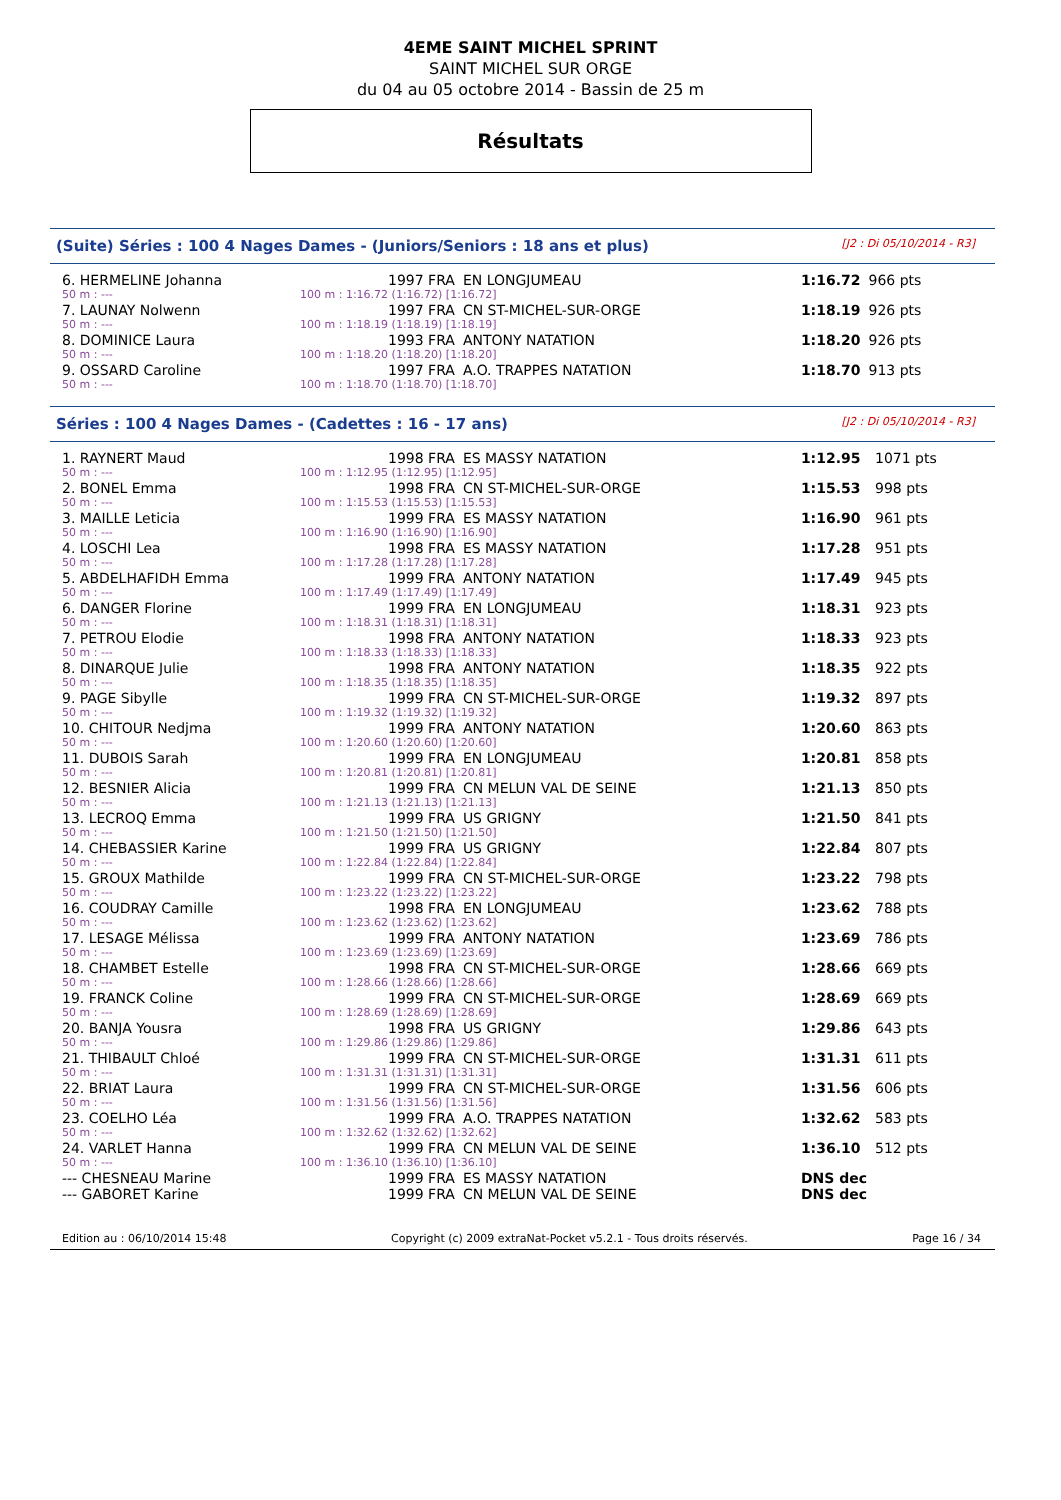4EME SAINT MICHEL SPRINT
SAINT MICHEL SUR ORGE
du 04 au 05 octobre 2014 - Bassin de 25 m
Résultats
(Suite) Séries : 100 4 Nages Dames - (Juniors/Seniors : 18 ans et plus) [J2 : Di 05/10/2014 - R3]
| 6. HERMELINE Johanna | | 1997 FRA | EN LONGJUMEAU | 1:16.72 | 966 pts |
| 50 m : --- | 100 m : 1:16.72 (1:16.72) [1:16.72] | | | | |
| 7. LAUNAY Nolwenn | | 1997 FRA | CN ST-MICHEL-SUR-ORGE | 1:18.19 | 926 pts |
| 50 m : --- | 100 m : 1:18.19 (1:18.19) [1:18.19] | | | | |
| 8. DOMINICE Laura | | 1993 FRA | ANTONY NATATION | 1:18.20 | 926 pts |
| 50 m : --- | 100 m : 1:18.20 (1:18.20) [1:18.20] | | | | |
| 9. OSSARD Caroline | | 1997 FRA | A.O. TRAPPES NATATION | 1:18.70 | 913 pts |
| 50 m : --- | 100 m : 1:18.70 (1:18.70) [1:18.70] | | | | |
Séries : 100 4 Nages Dames - (Cadettes : 16 - 17 ans) [J2 : Di 05/10/2014 - R3]
| 1. RAYNERT Maud | | 1998 FRA | ES MASSY NATATION | 1:12.95 | 1071 pts |
| 50 m : --- | 100 m : 1:12.95 (1:12.95) [1:12.95] | | | | |
| 2. BONEL Emma | | 1998 FRA | CN ST-MICHEL-SUR-ORGE | 1:15.53 | 998 pts |
| 50 m : --- | 100 m : 1:15.53 (1:15.53) [1:15.53] | | | | |
| 3. MAILLE Leticia | | 1999 FRA | ES MASSY NATATION | 1:16.90 | 961 pts |
| 50 m : --- | 100 m : 1:16.90 (1:16.90) [1:16.90] | | | | |
| 4. LOSCHI Lea | | 1998 FRA | ES MASSY NATATION | 1:17.28 | 951 pts |
| 50 m : --- | 100 m : 1:17.28 (1:17.28) [1:17.28] | | | | |
| 5. ABDELHAFIDH Emma | | 1999 FRA | ANTONY NATATION | 1:17.49 | 945 pts |
| 50 m : --- | 100 m : 1:17.49 (1:17.49) [1:17.49] | | | | |
| 6. DANGER Florine | | 1999 FRA | EN LONGJUMEAU | 1:18.31 | 923 pts |
| 50 m : --- | 100 m : 1:18.31 (1:18.31) [1:18.31] | | | | |
| 7. PETROU Elodie | | 1998 FRA | ANTONY NATATION | 1:18.33 | 923 pts |
| 50 m : --- | 100 m : 1:18.33 (1:18.33) [1:18.33] | | | | |
| 8. DINARQUE Julie | | 1998 FRA | ANTONY NATATION | 1:18.35 | 922 pts |
| 50 m : --- | 100 m : 1:18.35 (1:18.35) [1:18.35] | | | | |
| 9. PAGE Sibylle | | 1999 FRA | CN ST-MICHEL-SUR-ORGE | 1:19.32 | 897 pts |
| 50 m : --- | 100 m : 1:19.32 (1:19.32) [1:19.32] | | | | |
| 10. CHITOUR Nedjma | | 1999 FRA | ANTONY NATATION | 1:20.60 | 863 pts |
| 50 m : --- | 100 m : 1:20.60 (1:20.60) [1:20.60] | | | | |
| 11. DUBOIS Sarah | | 1999 FRA | EN LONGJUMEAU | 1:20.81 | 858 pts |
| 50 m : --- | 100 m : 1:20.81 (1:20.81) [1:20.81] | | | | |
| 12. BESNIER Alicia | | 1999 FRA | CN MELUN VAL DE SEINE | 1:21.13 | 850 pts |
| 50 m : --- | 100 m : 1:21.13 (1:21.13) [1:21.13] | | | | |
| 13. LECROQ Emma | | 1999 FRA | US GRIGNY | 1:21.50 | 841 pts |
| 50 m : --- | 100 m : 1:21.50 (1:21.50) [1:21.50] | | | | |
| 14. CHEBASSIER Karine | | 1999 FRA | US GRIGNY | 1:22.84 | 807 pts |
| 50 m : --- | 100 m : 1:22.84 (1:22.84) [1:22.84] | | | | |
| 15. GROUX Mathilde | | 1999 FRA | CN ST-MICHEL-SUR-ORGE | 1:23.22 | 798 pts |
| 50 m : --- | 100 m : 1:23.22 (1:23.22) [1:23.22] | | | | |
| 16. COUDRAY Camille | | 1998 FRA | EN LONGJUMEAU | 1:23.62 | 788 pts |
| 50 m : --- | 100 m : 1:23.62 (1:23.62) [1:23.62] | | | | |
| 17. LESAGE Mélissa | | 1999 FRA | ANTONY NATATION | 1:23.69 | 786 pts |
| 50 m : --- | 100 m : 1:23.69 (1:23.69) [1:23.69] | | | | |
| 18. CHAMBET Estelle | | 1998 FRA | CN ST-MICHEL-SUR-ORGE | 1:28.66 | 669 pts |
| 50 m : --- | 100 m : 1:28.66 (1:28.66) [1:28.66] | | | | |
| 19. FRANCK Coline | | 1999 FRA | CN ST-MICHEL-SUR-ORGE | 1:28.69 | 669 pts |
| 50 m : --- | 100 m : 1:28.69 (1:28.69) [1:28.69] | | | | |
| 20. BANJA Yousra | | 1998 FRA | US GRIGNY | 1:29.86 | 643 pts |
| 50 m : --- | 100 m : 1:29.86 (1:29.86) [1:29.86] | | | | |
| 21. THIBAULT Chloé | | 1999 FRA | CN ST-MICHEL-SUR-ORGE | 1:31.31 | 611 pts |
| 50 m : --- | 100 m : 1:31.31 (1:31.31) [1:31.31] | | | | |
| 22. BRIAT Laura | | 1999 FRA | CN ST-MICHEL-SUR-ORGE | 1:31.56 | 606 pts |
| 50 m : --- | 100 m : 1:31.56 (1:31.56) [1:31.56] | | | | |
| 23. COELHO Léa | | 1999 FRA | A.O. TRAPPES NATATION | 1:32.62 | 583 pts |
| 50 m : --- | 100 m : 1:32.62 (1:32.62) [1:32.62] | | | | |
| 24. VARLET Hanna | | 1999 FRA | CN MELUN VAL DE SEINE | 1:36.10 | 512 pts |
| 50 m : --- | 100 m : 1:36.10 (1:36.10) [1:36.10] | | | | |
| --- CHESNEAU Marine | | 1999 FRA | ES MASSY NATATION | DNS dec | |
| --- GABORET Karine | | 1999 FRA | CN MELUN VAL DE SEINE | DNS dec | |
Edition au : 06/10/2014 15:48 Copyright (c) 2009 extraNat-Pocket v5.2.1 - Tous droits réservés. Page 16 / 34